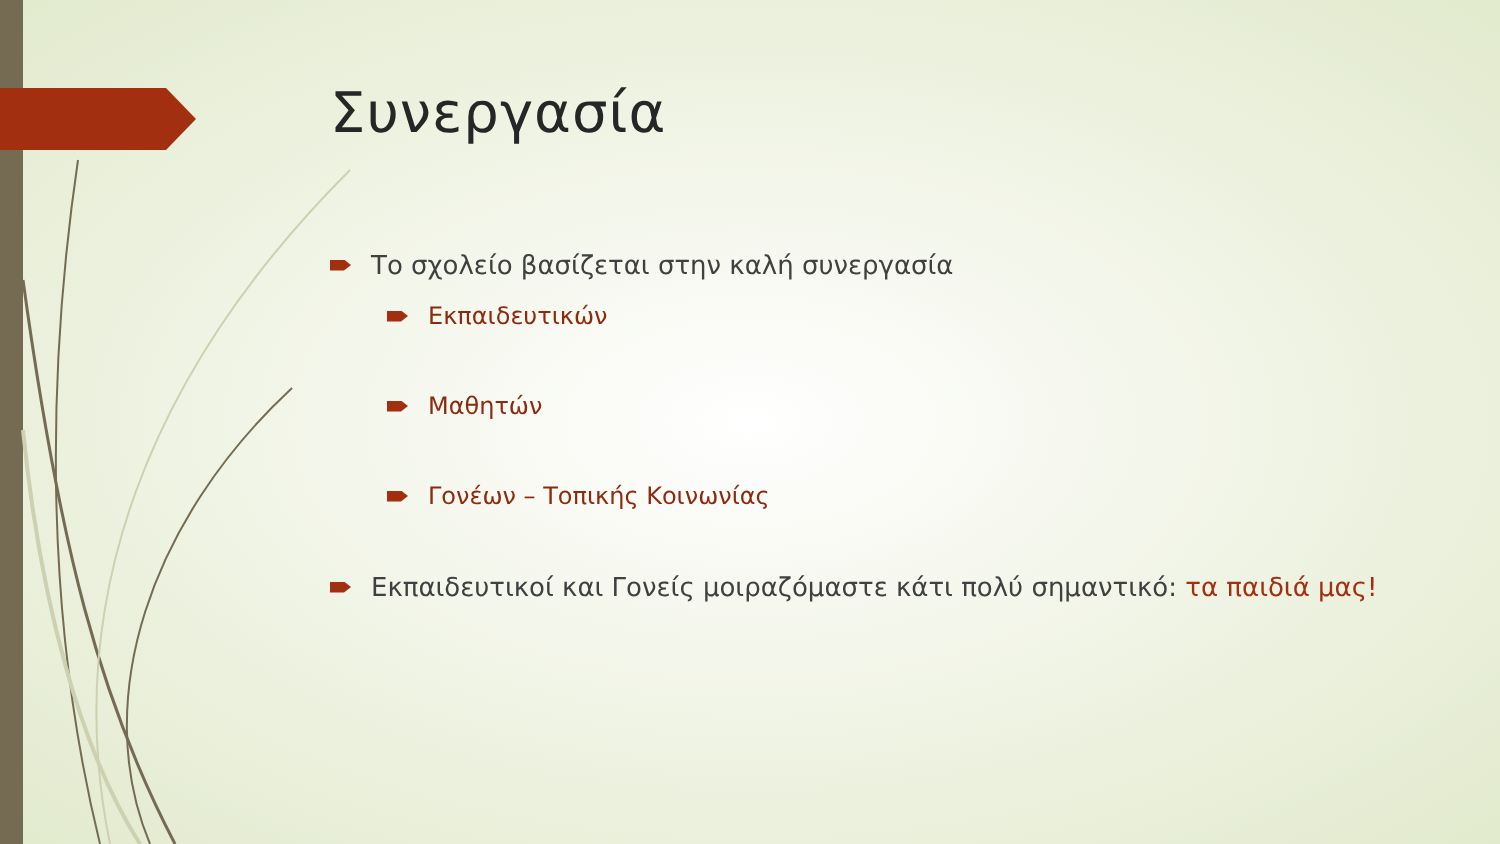Συνεργασία
Το σχολείο βασίζεται στην καλή συνεργασία
Εκπαιδευτικών
Μαθητών
Γονέων – Τοπικής Κοινωνίας
Εκπαιδευτικοί και Γονείς μοιραζόμαστε κάτι πολύ σημαντικό: τα παιδιά μας!